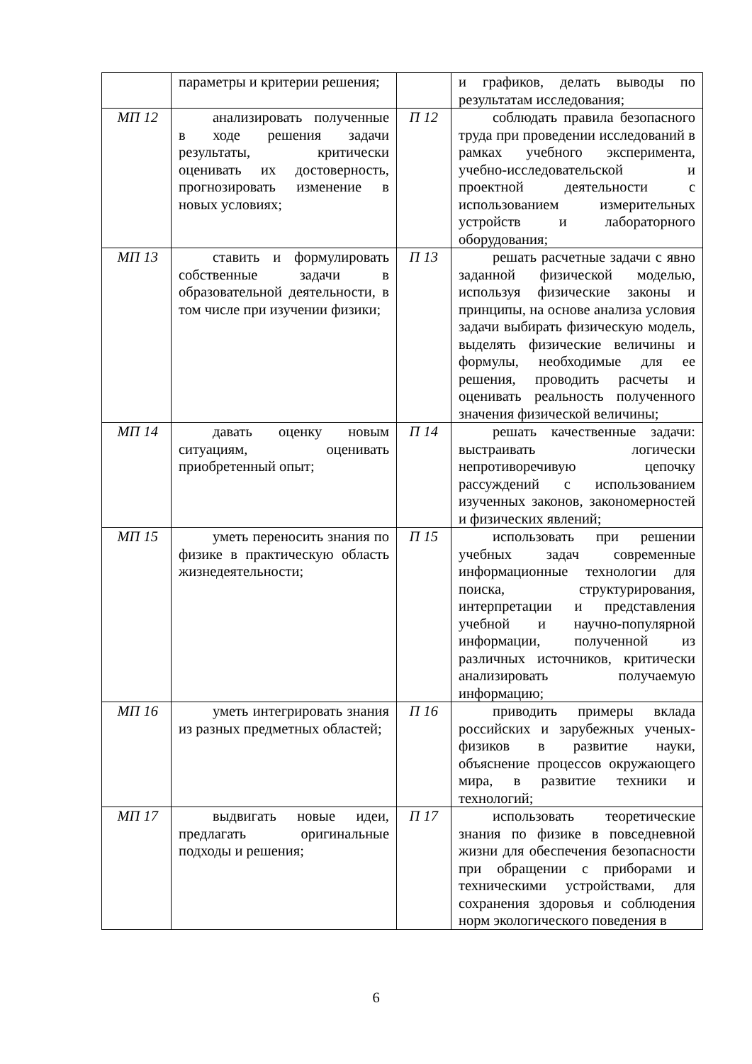| | параметры и критерии решения; | | и графиков, делать выводы по результатам исследования; |
| МП 12 | анализировать полученные в ходе решения задачи результаты, критически оценивать их достоверность, прогнозировать изменение в новых условиях; | П 12 | соблюдать правила безопасного труда при проведении исследований в рамках учебного эксперимента, учебно-исследовательской и проектной деятельности с использованием измерительных устройств и лабораторного оборудования; |
| МП 13 | ставить и формулировать собственные задачи в образовательной деятельности, в том числе при изучении физики; | П 13 | решать расчетные задачи с явно заданной физической моделью, используя физические законы и принципы, на основе анализа условия задачи выбирать физическую модель, выделять физические величины и формулы, необходимые для ее решения, проводить расчеты и оценивать реальность полученного значения физической величины; |
| МП 14 | давать оценку новым ситуациям, оценивать приобретенный опыт; | П 14 | решать качественные задачи: выстраивать логически непротиворечивую цепочку рассуждений с использованием изученных законов, закономерностей и физических явлений; |
| МП 15 | уметь переносить знания по физике в практическую область жизнедеятельности; | П 15 | использовать при решении учебных задач современные информационные технологии для поиска, структурирования, интерпретации и представления учебной и научно-популярной информации, полученной из различных источников, критически анализировать получаемую информацию; |
| МП 16 | уметь интегрировать знания из разных предметных областей; | П 16 | приводить примеры вклада российских и зарубежных ученых-физиков в развитие науки, объяснение процессов окружающего мира, в развитие техники и технологий; |
| МП 17 | выдвигать новые идеи, предлагать оригинальные подходы и решения; | П 17 | использовать теоретические знания по физике в повседневной жизни для обеспечения безопасности при обращении с приборами и техническими устройствами, для сохранения здоровья и соблюдения норм экологического поведения в |
6